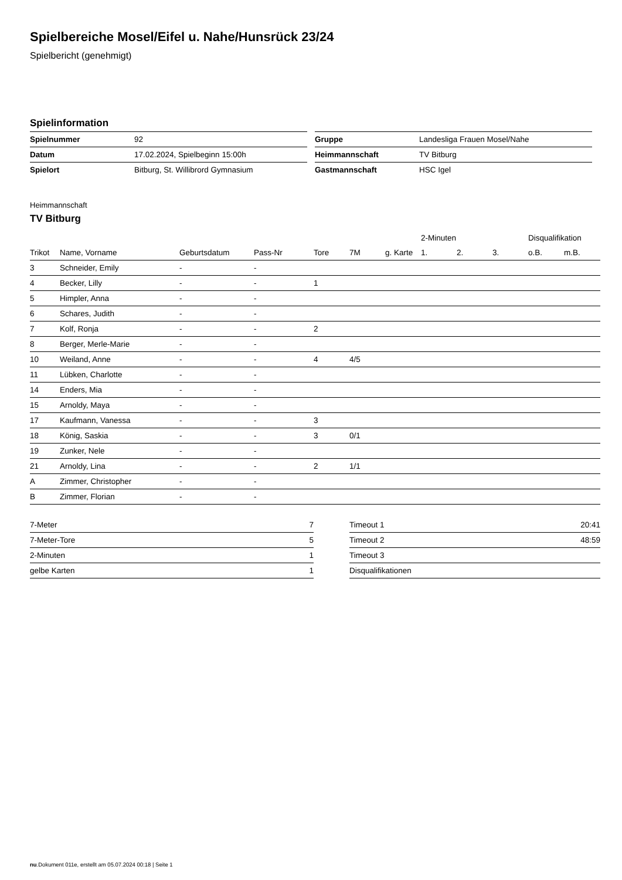Spielbereiche Mosel/Eifel u. Nahe/Hunsrück 23/24
Spielbericht (genehmigt)
Spielinformation
| Spielnummer | 92 |
| Datum | 17.02.2024, Spielbeginn 15:00h |
| Spielort | Bitburg, St. Willibrord Gymnasium |
| Gruppe | Landesliga Frauen Mosel/Nahe |
| Heimmannschaft | TV Bitburg |
| Gastmannschaft | HSC Igel |
Heimmannschaft
TV Bitburg
| | | | | | | | 2-Minuten | | | Disqualifikation | |
| --- | --- | --- | --- | --- | --- | --- | --- | --- | --- | --- | --- |
| Trikot | Name, Vorname | Geburtsdatum | Pass-Nr | Tore | 7M | g. Karte | 1. | 2. | 3. | o.B. | m.B. |
| 3 | Schneider, Emily | - | - | | | | | | | | |
| 4 | Becker, Lilly | - | - | 1 | | | | | | | |
| 5 | Himpler, Anna | - | - | | | | | | | | |
| 6 | Schares, Judith | - | - | | | | | | | | |
| 7 | Kolf, Ronja | - | - | 2 | | | | | | | |
| 8 | Berger, Merle-Marie | - | - | | | | | | | | |
| 10 | Weiland, Anne | - | - | 4 | 4/5 | | | | | | |
| 11 | Lübken, Charlotte | - | - | | | | | | | | |
| 14 | Enders, Mia | - | - | | | | | | | | |
| 15 | Arnoldy, Maya | - | - | | | | | | | | |
| 17 | Kaufmann, Vanessa | - | - | 3 | | | | | | | |
| 18 | König, Saskia | - | - | 3 | 0/1 | | | | | | |
| 19 | Zunker, Nele | - | - | | | | | | | | |
| 21 | Arnoldy, Lina | - | - | 2 | 1/1 | | | | | | |
| A | Zimmer, Christopher | - | - | | | | | | | | |
| B | Zimmer, Florian | - | - | | | | | | | | |
| 7-Meter | 7 |
| 7-Meter-Tore | 5 |
| 2-Minuten | 1 |
| gelbe Karten | 1 |
| Timeout 1 | 20:41 |
| Timeout 2 | 48:59 |
| Timeout 3 | |
| Disqualifikationen | |
nu.Dokument 011e, erstellt am 05.07.2024 00:18 | Seite 1